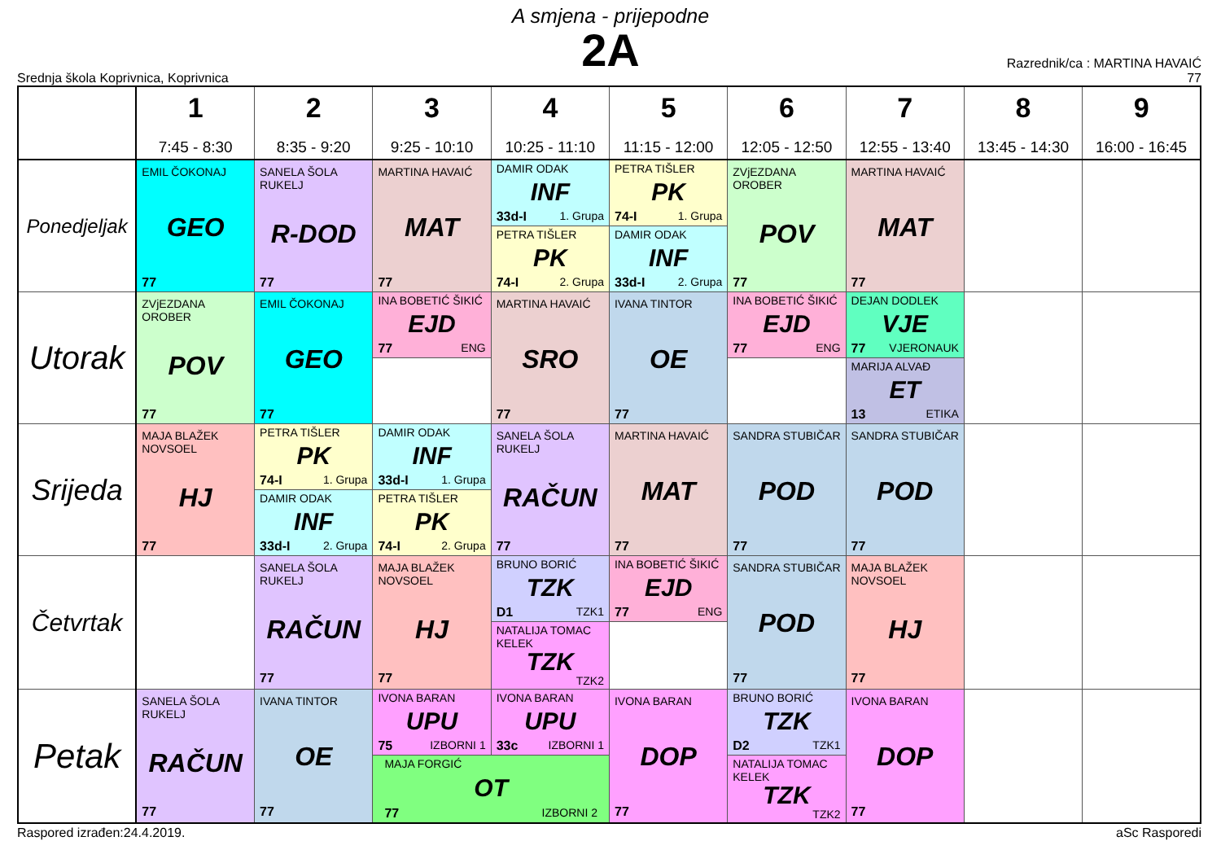A smjena - prijepodne
2A
Srednja škola Koprivnica, Koprivnica
Razrednik/ca : MARTINA HAVAIĆ
77
| | 1 7:45 - 8:30 | 2 8:35 - 9:20 | 3 9:25 - 10:10 | 4 10:25 - 11:10 | 5 11:15 - 12:00 | 6 12:05 - 12:50 | 7 12:55 - 13:40 | 8 13:45 - 14:30 | 9 16:00 - 16:45 |
| --- | --- | --- | --- | --- | --- | --- | --- | --- | --- |
| Ponedjeljak | EMIL ČOKONAJ GEO 77 | SANELA ŠOLA RUKELJ R-DOD 77 | MARTINA HAVAIĆ MAT 77 | DAMIR ODAK INF 33d-I 1. Grupa | PETRA TIŠLER PK 74-I 1. Grupa | ZVjEZDANA OROBER POV 77 | MARTINA HAVAIĆ MAT 77 | | |
| | | | | PETRA TIŠLER PK 74-I 2. Grupa | DAMIR ODAK INF 33d-I 2. Grupa | | | | |
| Utorak | ZVjEZDANA OROBER POV 77 | EMIL ČOKONAJ GEO 77 | INA BOBETIĆ ŠIKIĆ EJD 77 ENG | MARTINA HAVAIĆ SRO 77 | IVANA TINTOR OE 77 | INA BOBETIĆ ŠIKIĆ EJD 77 ENG | DEJAN DODLEK VJE 77 VJERONAUK | | |
| | | | | | | | MARIJA ALVAĐ ET 13 ETIKA | | |
| Srijeda | MAJA BLAŽEK NOVSOEL HJ 77 | PETRA TIŠLER PK 74-I 1. Grupa | DAMIR ODAK INF 33d-I 1. Grupa | SANELA ŠOLA RUKELJ RAČUN 77 | MARTINA HAVAIĆ MAT 77 | SANDRA STUBIČAR POD 77 | SANDRA STUBIČAR POD 77 | | |
| | | DAMIR ODAK INF 33d-I 2. Grupa | PETRA TIŠLER PK 74-I 2. Grupa | | | | | | |
| Četvrtak | | SANELA ŠOLA RUKELJ RAČUN 77 | MAJA BLAŽEK NOVSOEL HJ 77 | BRUNO BORIĆ TZK D1 TZK1 | INA BOBETIĆ ŠIKIĆ EJD 77 ENG | SANDRA STUBIČAR POD 77 | MAJA BLAŽEK NOVSOEL HJ 77 | | |
| | | | | NATALIJA TOMAC KELEK TZK TZK2 | | | | | |
| Petak | SANELA ŠOLA RUKELJ RAČUN 77 | IVANA TINTOR OE 77 | IVONA BARAN UPU 75 IZBORNI 1 | IVONA BARAN UPU 33c IZBORNI 1 | IVONA BARAN DOP 77 | BRUNO BORIĆ TZK D2 TZK1 | IVONA BARAN DOP 77 | | |
| | | | MAJA FORGIĆ OT 77 IZBORNI 2 | | | NATALIJA TOMAC KELEK TZK TZK2 | | | |
Raspored izrađen:24.4.2019. aSc Rasporedi